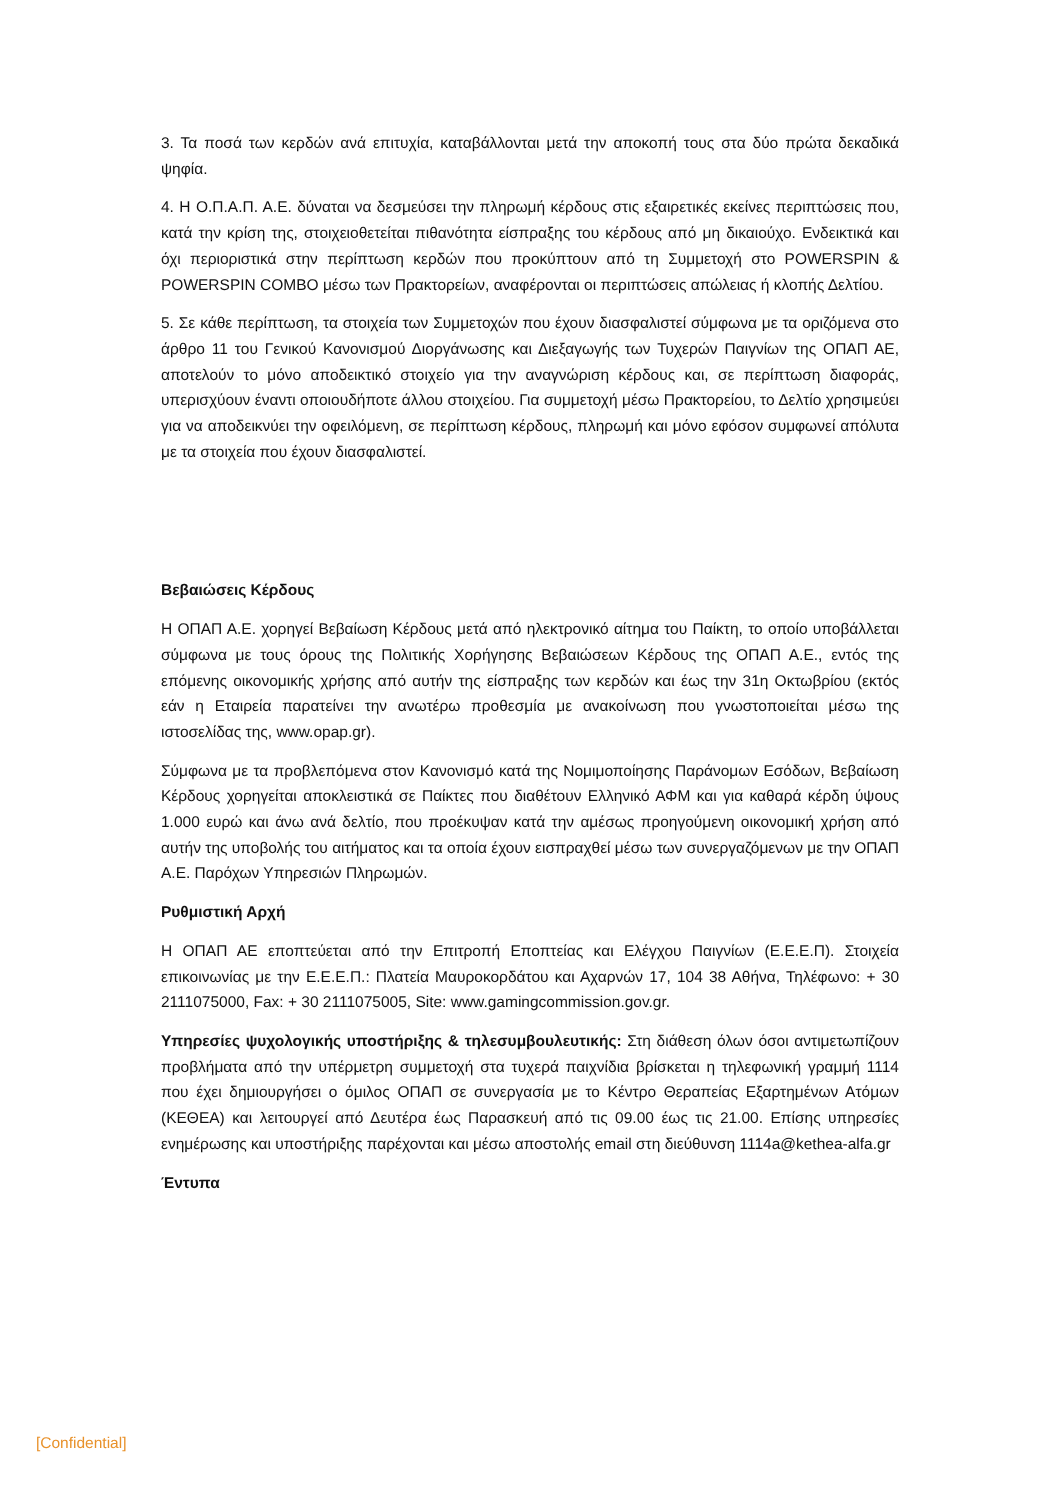3. Τα ποσά των κερδών ανά επιτυχία, καταβάλλονται μετά την αποκοπή τους στα δύο πρώτα δεκαδικά ψηφία.
4. Η Ο.Π.Α.Π. Α.Ε. δύναται να δεσμεύσει την πληρωμή κέρδους στις εξαιρετικές εκείνες περιπτώσεις που, κατά την κρίση της, στοιχειοθετείται πιθανότητα είσπραξης του κέρδους από μη δικαιούχο. Ενδεικτικά και όχι περιοριστικά στην περίπτωση κερδών που προκύπτουν από τη Συμμετοχή στο POWERSPIN & POWERSPIN COMBO μέσω των Πρακτορείων, αναφέρονται οι περιπτώσεις απώλειας ή κλοπής Δελτίου.
5. Σε κάθε περίπτωση, τα στοιχεία των Συμμετοχών που έχουν διασφαλιστεί σύμφωνα με τα οριζόμενα στο άρθρο 11 του Γενικού Κανονισμού Διοργάνωσης και Διεξαγωγής των Τυχερών Παιγνίων της ΟΠΑΠ ΑΕ, αποτελούν το μόνο αποδεικτικό στοιχείο για την αναγνώριση κέρδους και, σε περίπτωση διαφοράς, υπερισχύουν έναντι οποιουδήποτε άλλου στοιχείου. Για συμμετοχή μέσω Πρακτορείου, το Δελτίο χρησιμεύει για να αποδεικνύει την οφειλόμενη, σε περίπτωση κέρδους, πληρωμή και μόνο εφόσον συμφωνεί απόλυτα με τα στοιχεία που έχουν διασφαλιστεί.
Βεβαιώσεις Κέρδους
Η ΟΠΑΠ Α.Ε. χορηγεί Βεβαίωση Κέρδους μετά από ηλεκτρονικό αίτημα του Παίκτη, το οποίο υποβάλλεται σύμφωνα με τους όρους της Πολιτικής Χορήγησης Βεβαιώσεων Κέρδους της ΟΠΑΠ Α.Ε., εντός της επόμενης οικονομικής χρήσης από αυτήν της είσπραξης των κερδών και έως την 31η Οκτωβρίου (εκτός εάν η Εταιρεία παρατείνει την ανωτέρω προθεσμία με ανακοίνωση που γνωστοποιείται μέσω της ιστοσελίδας της, www.opap.gr).
Σύμφωνα με τα προβλεπόμενα στον Κανονισμό κατά της Νομιμοποίησης Παράνομων Εσόδων, Βεβαίωση Κέρδους χορηγείται αποκλειστικά σε Παίκτες που διαθέτουν Ελληνικό ΑΦΜ και για καθαρά κέρδη ύψους 1.000 ευρώ και άνω ανά δελτίο, που προέκυψαν κατά την αμέσως προηγούμενη οικονομική χρήση από αυτήν της υποβολής του αιτήματος και τα οποία έχουν εισπραχθεί μέσω των συνεργαζόμενων με την ΟΠΑΠ Α.Ε. Παρόχων Υπηρεσιών Πληρωμών.
Ρυθμιστική Αρχή
Η ΟΠΑΠ ΑΕ εποπτεύεται από την Επιτροπή Εποπτείας και Ελέγχου Παιγνίων (Ε.Ε.Ε.Π). Στοιχεία επικοινωνίας με την Ε.Ε.Ε.Π.: Πλατεία Μαυροκορδάτου και Αχαρνών 17, 104 38 Αθήνα, Τηλέφωνο: + 30 2111075000, Fax: + 30 2111075005, Site: www.gamingcommission.gov.gr.
Υπηρεσίες ψυχολογικής υποστήριξης & τηλεσυμβουλευτικής: Στη διάθεση όλων όσοι αντιμετωπίζουν προβλήματα από την υπέρμετρη συμμετοχή στα τυχερά παιχνίδια βρίσκεται η τηλεφωνική γραμμή 1114 που έχει δημιουργήσει ο όμιλος ΟΠΑΠ σε συνεργασία με το Κέντρο Θεραπείας Εξαρτημένων Ατόμων (ΚΕΘΕΑ) και λειτουργεί από Δευτέρα έως Παρασκευή από τις 09.00 έως τις 21.00. Επίσης υπηρεσίες ενημέρωσης και υποστήριξης παρέχονται και μέσω αποστολής email στη διεύθυνση 1114a@kethea-alfa.gr
Έντυπα
[Confidential]